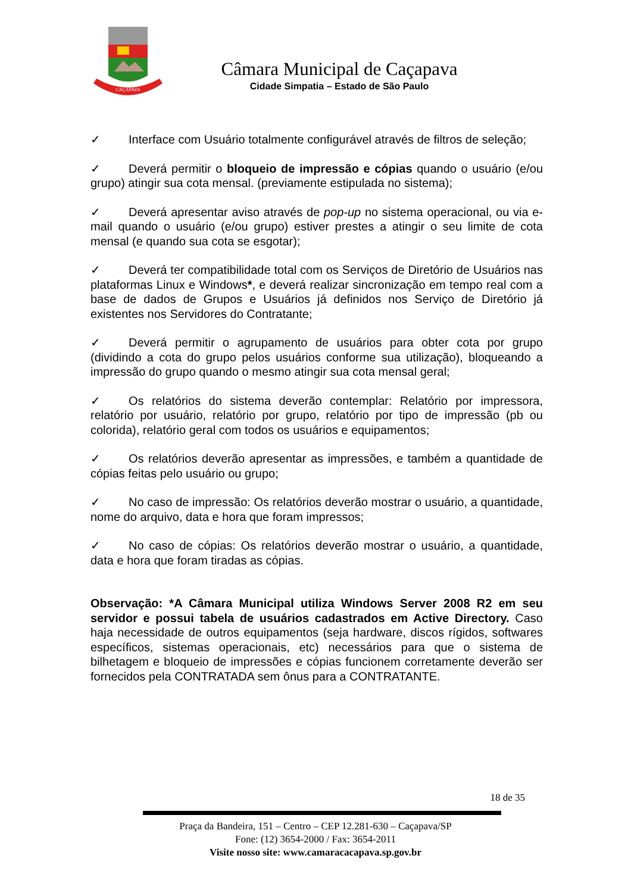CAÇAPAVA
Câmara Municipal de Caçapava
Cidade Simpatia – Estado de São Paulo
✓ Interface com Usuário totalmente configurável através de filtros de seleção;
✓ Deverá permitir o bloqueio de impressão e cópias quando o usuário (e/ou grupo) atingir sua cota mensal. (previamente estipulada no sistema);
✓ Deverá apresentar aviso através de pop-up no sistema operacional, ou via e-mail quando o usuário (e/ou grupo) estiver prestes a atingir o seu limite de cota mensal (e quando sua cota se esgotar);
✓ Deverá ter compatibilidade total com os Serviços de Diretório de Usuários nas plataformas Linux e Windows*, e deverá realizar sincronização em tempo real com a base de dados de Grupos e Usuários já definidos nos Serviço de Diretório já existentes nos Servidores do Contratante;
✓ Deverá permitir o agrupamento de usuários para obter cota por grupo (dividindo a cota do grupo pelos usuários conforme sua utilização), bloqueando a impressão do grupo quando o mesmo atingir sua cota mensal geral;
✓ Os relatórios do sistema deverão contemplar: Relatório por impressora, relatório por usuário, relatório por grupo, relatório por tipo de impressão (pb ou colorida), relatório geral com todos os usuários e equipamentos;
✓ Os relatórios deverão apresentar as impressões, e também a quantidade de cópias feitas pelo usuário ou grupo;
✓ No caso de impressão: Os relatórios deverão mostrar o usuário, a quantidade, nome do arquivo, data e hora que foram impressos;
✓ No caso de cópias: Os relatórios deverão mostrar o usuário, a quantidade, data e hora que foram tiradas as cópias.
Observação: *A Câmara Municipal utiliza Windows Server 2008 R2 em seu servidor e possui tabela de usuários cadastrados em Active Directory. Caso haja necessidade de outros equipamentos (seja hardware, discos rígidos, softwares específicos, sistemas operacionais, etc) necessários para que o sistema de bilhetagem e bloqueio de impressões e cópias funcionem corretamente deverão ser fornecidos pela CONTRATADA sem ônus para a CONTRATANTE.
18 de 35
Praça da Bandeira, 151 – Centro – CEP 12.281-630 – Caçapava/SP
Fone: (12) 3654-2000 / Fax: 3654-2011
Visite nosso site: www.camaracacapava.sp.gov.br